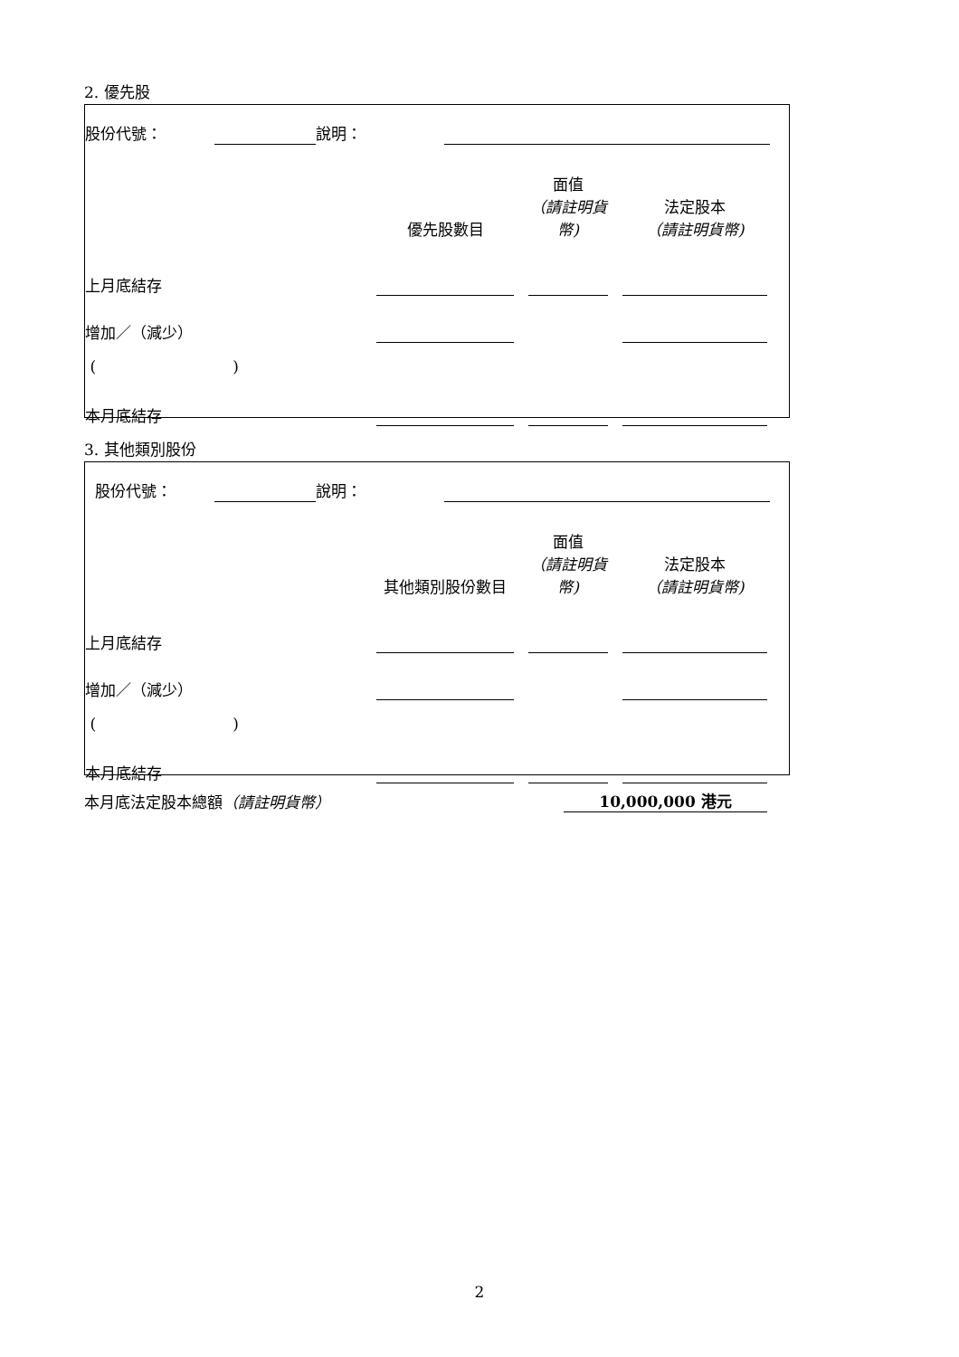2. 優先股
| 股份代號： | | 說明： | | |
| | 優先股數目 | | 面值 （請註明貨幣) | | 法定股本 （請註明貨幣) | |
| 上月底結存 | | | | | | |
| 增加／（減少） | | | | | | |
| ( ) | | | | | | |
| 本月底結存 | | | | | | |
3. 其他類別股份
| 股份代號： | | 說明： | | |
| | 其他類別股份數目 | | 面值 （請註明貨幣) | | 法定股本 （請註明貨幣) | |
| 上月底結存 | | | | | | |
| 增加／（減少） | | | | | | |
| ( ) | | | | | | |
| 本月底結存 | | | | | | |
| 本月底法定股本總額 （請註明貨幣） | 10,000,000 港元 | |
2